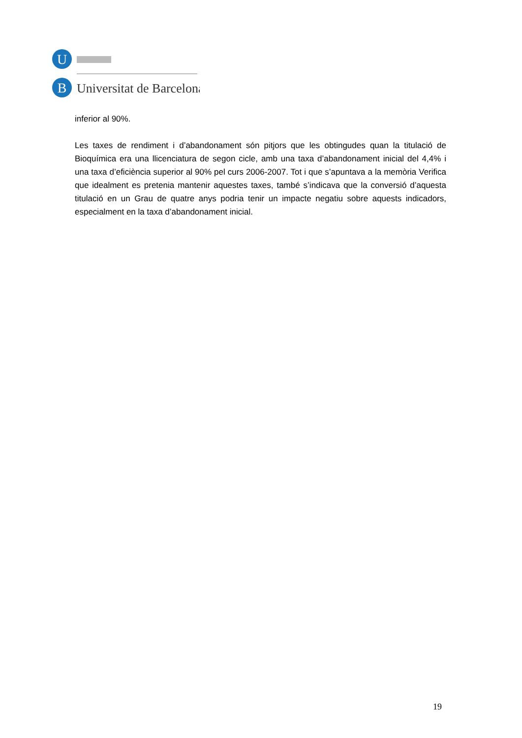U
B
Universitat de Barcelona
inferior al 90%.
Les taxes de rendiment i d’abandonament són pitjors que les obtingudes quan la titulació de Bioquímica era una llicenciatura de segon cicle, amb una taxa d’abandonament inicial del 4,4% i una taxa d’eficiència superior al 90% pel curs 2006-2007. Tot i que s’apuntava a la memòria Verifica que idealment es pretenia mantenir aquestes taxes, també s’indicava que la conversió d’aquesta titulació en un Grau de quatre anys podria tenir un impacte negatiu sobre aquests indicadors, especialment en la taxa d’abandonament inicial.
19